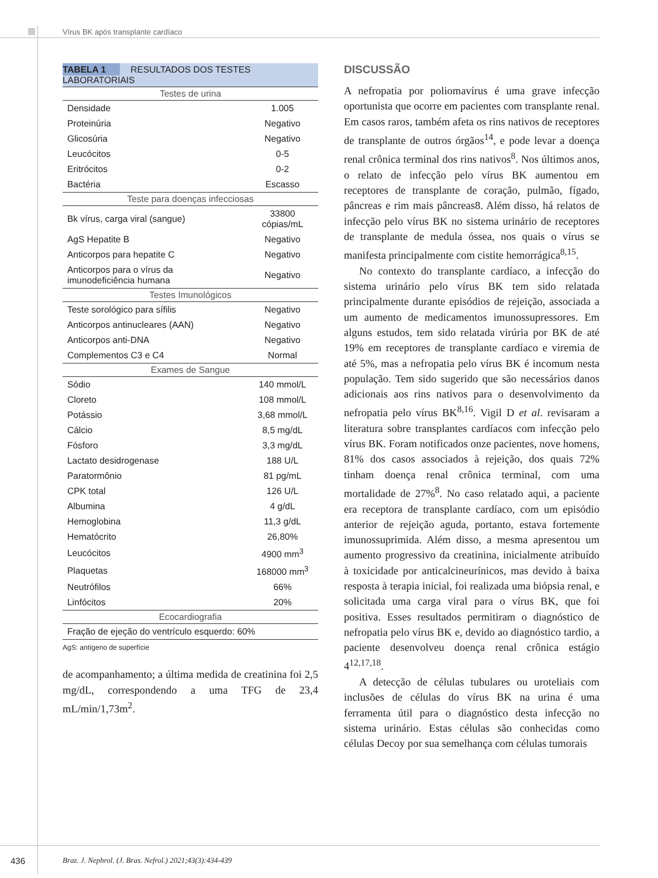Vírus BK após transplante cardíaco
| TABELA 1 RESULTADOS DOS TESTES LABORATORIAIS | |
| --- | --- |
| Testes de urina | |
| Densidade | 1.005 |
| Proteinúria | Negativo |
| Glicosúria | Negativo |
| Leucócitos | 0-5 |
| Eritrócitos | 0-2 |
| Bactéria | Escasso |
| Teste para doenças infecciosas | |
| Bk vírus, carga viral (sangue) | 33800 cópias/mL |
| AgS Hepatite B | Negativo |
| Anticorpos para hepatite C | Negativo |
| Anticorpos para o vírus da imunodeficiência humana | Negativo |
| Testes Imunológicos | |
| Teste sorológico para sífilis | Negativo |
| Anticorpos antinucleares (AAN) | Negativo |
| Anticorpos anti-DNA | Negativo |
| Complementos C3 e C4 | Normal |
| Exames de Sangue | |
| Sódio | 140 mmol/L |
| Cloreto | 108 mmol/L |
| Potássio | 3,68 mmol/L |
| Cálcio | 8,5 mg/dL |
| Fósforo | 3,3 mg/dL |
| Lactato desidrogenase | 188 U/L |
| Paratormônio | 81 pg/mL |
| CPK total | 126 U/L |
| Albumina | 4 g/dL |
| Hemoglobina | 11,3 g/dL |
| Hematócrito | 26,80% |
| Leucócitos | 4900 mm<sup>3</sup> |
| Plaquetas | 168000 mm<sup>3</sup> |
| Neutrófilos | 66% |
| Linfócitos | 20% |
| Ecocardiografia | |
| Fração de ejeção do ventrículo esquerdo: 60% | |
AgS: antígeno de superfície
de acompanhamento; a última medida de creatinina foi 2,5 mg/dL, correspondendo a uma TFG de 23,4 mL/min/1,73m<sup>2</sup>.
DISCUSSÃO
A nefropatia por poliomavírus é uma grave infecção oportunista que ocorre em pacientes com transplante renal. Em casos raros, também afeta os rins nativos de receptores de transplante de outros órgãos<sup>14</sup>, e pode levar a doença renal crônica terminal dos rins nativos<sup>8</sup>. Nos últimos anos, o relato de infecção pelo vírus BK aumentou em receptores de transplante de coração, pulmão, fígado, pâncreas e rim mais pâncreas8. Além disso, há relatos de infecção pelo vírus BK no sistema urinário de receptores de transplante de medula óssea, nos quais o vírus se manifesta principalmente com cistite hemorrágica<sup>8,15</sup>.
No contexto do transplante cardíaco, a infecção do sistema urinário pelo vírus BK tem sido relatada principalmente durante episódios de rejeição, associada a um aumento de medicamentos imunossupressores. Em alguns estudos, tem sido relatada virúria por BK de até 19% em receptores de transplante cardíaco e viremia de até 5%, mas a nefropatia pelo vírus BK é incomum nesta população. Tem sido sugerido que são necessários danos adicionais aos rins nativos para o desenvolvimento da nefropatia pelo vírus BK<sup>8,16</sup>. Vigil D et al. revisaram a literatura sobre transplantes cardíacos com infecção pelo vírus BK. Foram notificados onze pacientes, nove homens, 81% dos casos associados à rejeição, dos quais 72% tinham doença renal crônica terminal, com uma mortalidade de 27%<sup>8</sup>. No caso relatado aqui, a paciente era receptora de transplante cardíaco, com um episódio anterior de rejeição aguda, portanto, estava fortemente imunossuprimida. Além disso, a mesma apresentou um aumento progressivo da creatinina, inicialmente atribuído à toxicidade por anticalcineurínicos, mas devido à baixa resposta à terapia inicial, foi realizada uma biópsia renal, e solicitada uma carga viral para o vírus BK, que foi positiva. Esses resultados permitiram o diagnóstico de nefropatia pelo vírus BK e, devido ao diagnóstico tardio, a paciente desenvolveu doença renal crônica estágio 4<sup>12,17,18</sup>.
A detecção de células tubulares ou uroteliais com inclusões de células do vírus BK na urina é uma ferramenta útil para o diagnóstico desta infecção no sistema urinário. Estas células são conhecidas como células Decoy por sua semelhança com células tumorais
436
Braz. J. Nephrol. (J. Bras. Nefrol.) 2021;43(3):434-439